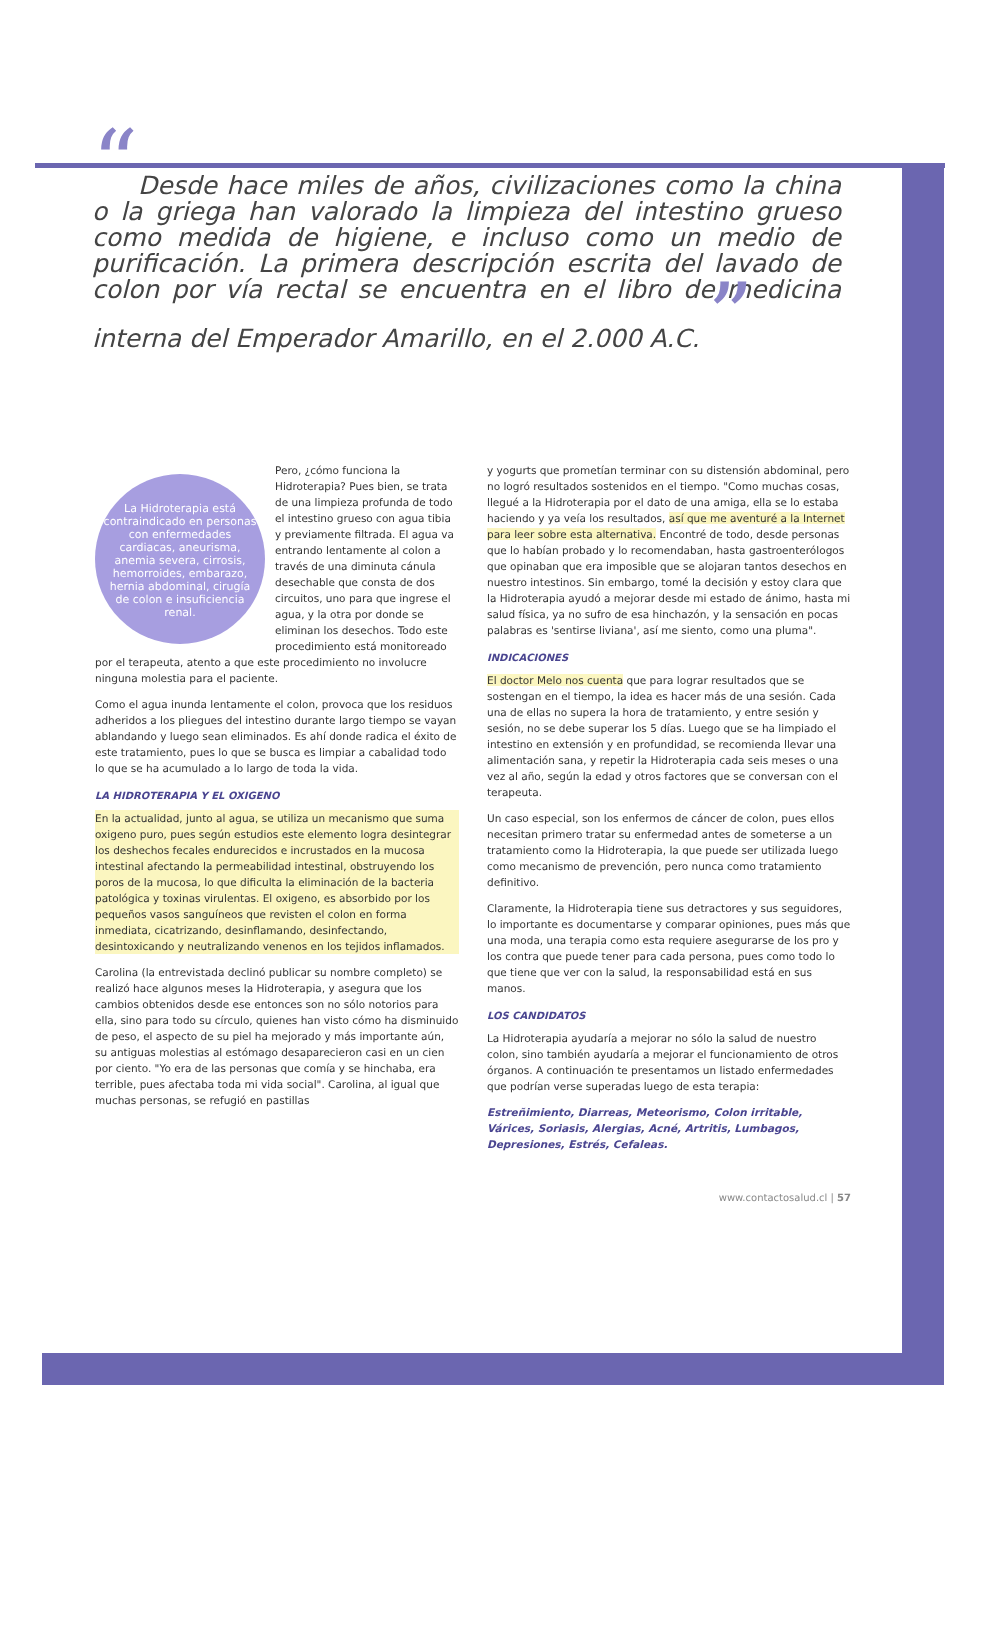“Desde hace miles de años, civilizaciones como la china o la griega han valorado la limpieza del intestino grueso como medida de higiene, e incluso como un medio de purificación. La primera descripción escrita del lavado de colon por vía rectal se encuentra en el libro de medicina interna del Emperador Amarillo, en el 2.000 A.C. ”
La Hidroterapia está contraindicado en personas con enfermedades cardiacas, aneurisma, anemia severa, cirrosis, hemorroides, embarazo, hernia abdominal, cirugía de colon e insuficiencia renal.
Pero, ¿cómo funciona la Hidroterapia? Pues bien, se trata de una limpieza profunda de todo el intestino grueso con agua tibia y previamente filtrada. El agua va entrando lentamente al colon a través de una diminuta cánula desechable que consta de dos circuitos, uno para que ingrese el agua, y la otra por donde se eliminan los desechos. Todo este procedimiento está monitoreado por el terapeuta, atento a que este procedimiento no involucre ninguna molestia para el paciente.
Como el agua inunda lentamente el colon, provoca que los residuos adheridos a los pliegues del intestino durante largo tiempo se vayan ablandando y luego sean eliminados. Es ahí donde radica el éxito de este tratamiento, pues lo que se busca es limpiar a cabalidad todo lo que se ha acumulado a lo largo de toda la vida.
LA HIDROTERAPIA Y EL OXIGENO
En la actualidad, junto al agua, se utiliza un mecanismo que suma oxigeno puro, pues según estudios este elemento logra desintegrar los deshechos fecales endurecidos e incrustados en la mucosa intestinal afectando la permeabilidad intestinal, obstruyendo los poros de la mucosa, lo que dificulta la eliminación de la bacteria patológica y toxinas virulentas. El oxigeno, es absorbido por los pequeños vasos sanguíneos que revisten el colon en forma inmediata, cicatrizando, desinflamando, desinfectando, desintoxicando y neutralizando venenos en los tejidos inflamados.
Carolina (la entrevistada declinó publicar su nombre completo) se realizó hace algunos meses la Hidroterapia, y asegura que los cambios obtenidos desde ese entonces son no sólo notorios para ella, sino para todo su círculo, quienes han visto cómo ha disminuido de peso, el aspecto de su piel ha mejorado y más importante aún, su antiguas molestias al estómago desaparecieron casi en un cien por ciento. "Yo era de las personas que comía y se hinchaba, era terrible, pues afectaba toda mi vida social". Carolina, al igual que muchas personas, se refugió en pastillas
y yogurts que prometían terminar con su distensión abdominal, pero no logró resultados sostenidos en el tiempo. "Como muchas cosas, llegué a la Hidroterapia por el dato de una amiga, ella se lo estaba haciendo y ya veía los resultados, así que me aventuré a la Internet para leer sobre esta alternativa. Encontré de todo, desde personas que lo habían probado y lo recomendaban, hasta gastroenterólogos que opinaban que era imposible que se alojaran tantos desechos en nuestro intestinos. Sin embargo, tomé la decisión y estoy clara que la Hidroterapia ayudó a mejorar desde mi estado de ánimo, hasta mi salud física, ya no sufro de esa hinchazón, y la sensación en pocas palabras es 'sentirse liviana', así me siento, como una pluma".
INDICACIONES
El doctor Melo nos cuenta que para lograr resultados que se sostengan en el tiempo, la idea es hacer más de una sesión. Cada una de ellas no supera la hora de tratamiento, y entre sesión y sesión, no se debe superar los 5 días. Luego que se ha limpiado el intestino en extensión y en profundidad, se recomienda llevar una alimentación sana, y repetir la Hidroterapia cada seis meses o una vez al año, según la edad y otros factores que se conversan con el terapeuta.
Un caso especial, son los enfermos de cáncer de colon, pues ellos necesitan primero tratar su enfermedad antes de someterse a un tratamiento como la Hidroterapia, la que puede ser utilizada luego como mecanismo de prevención, pero nunca como tratamiento definitivo.
Claramente, la Hidroterapia tiene sus detractores y sus seguidores, lo importante es documentarse y comparar opiniones, pues más que una moda, una terapia como esta requiere asegurarse de los pro y los contra que puede tener para cada persona, pues como todo lo que tiene que ver con la salud, la responsabilidad está en sus manos.
LOS CANDIDATOS
La Hidroterapia ayudaría a mejorar no sólo la salud de nuestro colon, sino también ayudaría a mejorar el funcionamiento de otros órganos. A continuación te presentamos un listado enfermedades que podrían verse superadas luego de esta terapia:
Estreñimiento, Diarreas, Meteorismo, Colon irritable, Várices, Soriasis, Alergias, Acné, Artritis, Lumbagos, Depresiones, Estrés, Cefaleas.
www.contactosalud.cl | 57